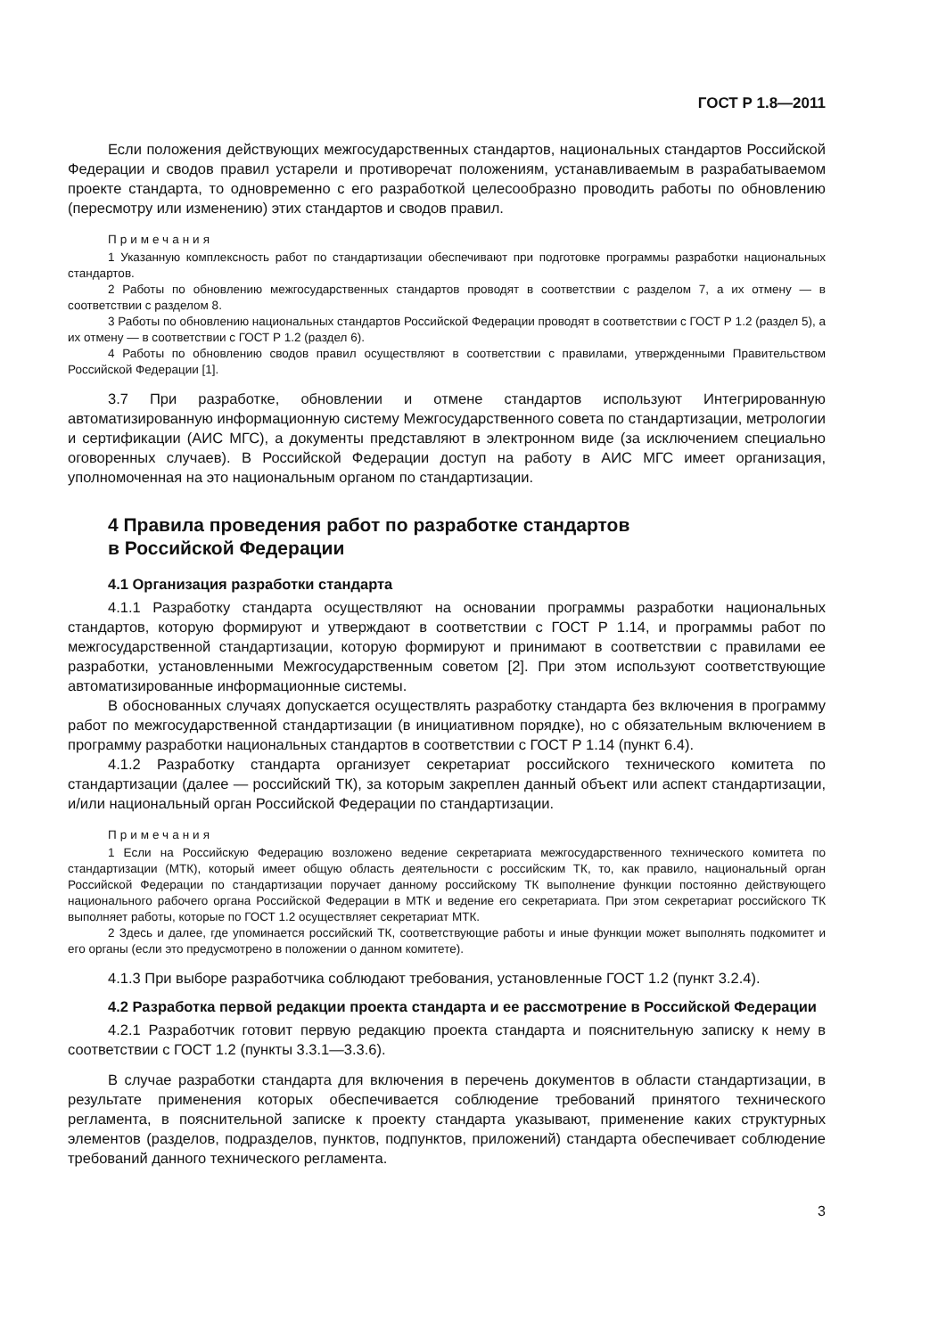ГОСТ Р 1.8—2011
Если положения действующих межгосударственных стандартов, национальных стандартов Российской Федерации и сводов правил устарели и противоречат положениям, устанавливаемым в разрабатываемом проекте стандарта, то одновременно с его разработкой целесообразно проводить работы по обновлению (пересмотру или изменению) этих стандартов и сводов правил.
Примечания
1 Указанную комплексность работ по стандартизации обеспечивают при подготовке программы разработки национальных стандартов.
2 Работы по обновлению межгосударственных стандартов проводят в соответствии с разделом 7, а их отмену — в соответствии с разделом 8.
3 Работы по обновлению национальных стандартов Российской Федерации проводят в соответствии с ГОСТ Р 1.2 (раздел 5), а их отмену — в соответствии с ГОСТ Р 1.2 (раздел 6).
4 Работы по обновлению сводов правил осуществляют в соответствии с правилами, утвержденными Правительством Российской Федерации [1].
3.7 При разработке, обновлении и отмене стандартов используют Интегрированную автоматизированную информационную систему Межгосударственного совета по стандартизации, метрологии и сертификации (АИС МГС), а документы представляют в электронном виде (за исключением специально оговоренных случаев). В Российской Федерации доступ на работу в АИС МГС имеет организация, уполномоченная на это национальным органом по стандартизации.
4 Правила проведения работ по разработке стандартов
в Российской Федерации
4.1 Организация разработки стандарта
4.1.1 Разработку стандарта осуществляют на основании программы разработки национальных стандартов, которую формируют и утверждают в соответствии с ГОСТ Р 1.14, и программы работ по межгосударственной стандартизации, которую формируют и принимают в соответствии с правилами ее разработки, установленными Межгосударственным советом [2]. При этом используют соответствующие автоматизированные информационные системы.
В обоснованных случаях допускается осуществлять разработку стандарта без включения в программу работ по межгосударственной стандартизации (в инициативном порядке), но с обязательным включением в программу разработки национальных стандартов в соответствии с ГОСТ Р 1.14 (пункт 6.4).
4.1.2 Разработку стандарта организует секретариат российского технического комитета по стандартизации (далее — российский ТК), за которым закреплен данный объект или аспект стандартизации, и/или национальный орган Российской Федерации по стандартизации.
Примечания
1 Если на Российскую Федерацию возложено ведение секретариата межгосударственного технического комитета по стандартизации (МТК), который имеет общую область деятельности с российским ТК, то, как правило, национальный орган Российской Федерации по стандартизации поручает данному российскому ТК выполнение функции постоянно действующего национального рабочего органа Российской Федерации в МТК и ведение его секретариата. При этом секретариат российского ТК выполняет работы, которые по ГОСТ 1.2 осуществляет секретариат МТК.
2 Здесь и далее, где упоминается российский ТК, соответствующие работы и иные функции может выполнять подкомитет и его органы (если это предусмотрено в положении о данном комитете).
4.1.3 При выборе разработчика соблюдают требования, установленные ГОСТ 1.2 (пункт 3.2.4).
4.2 Разработка первой редакции проекта стандарта и ее рассмотрение в Российской Федерации
4.2.1 Разработчик готовит первую редакцию проекта стандарта и пояснительную записку к нему в соответствии с ГОСТ 1.2 (пункты 3.3.1—3.3.6).
В случае разработки стандарта для включения в перечень документов в области стандартизации, в результате применения которых обеспечивается соблюдение требований принятого технического регламента, в пояснительной записке к проекту стандарта указывают, применение каких структурных элементов (разделов, подразделов, пунктов, подпунктов, приложений) стандарта обеспечивает соблюдение требований данного технического регламента.
3